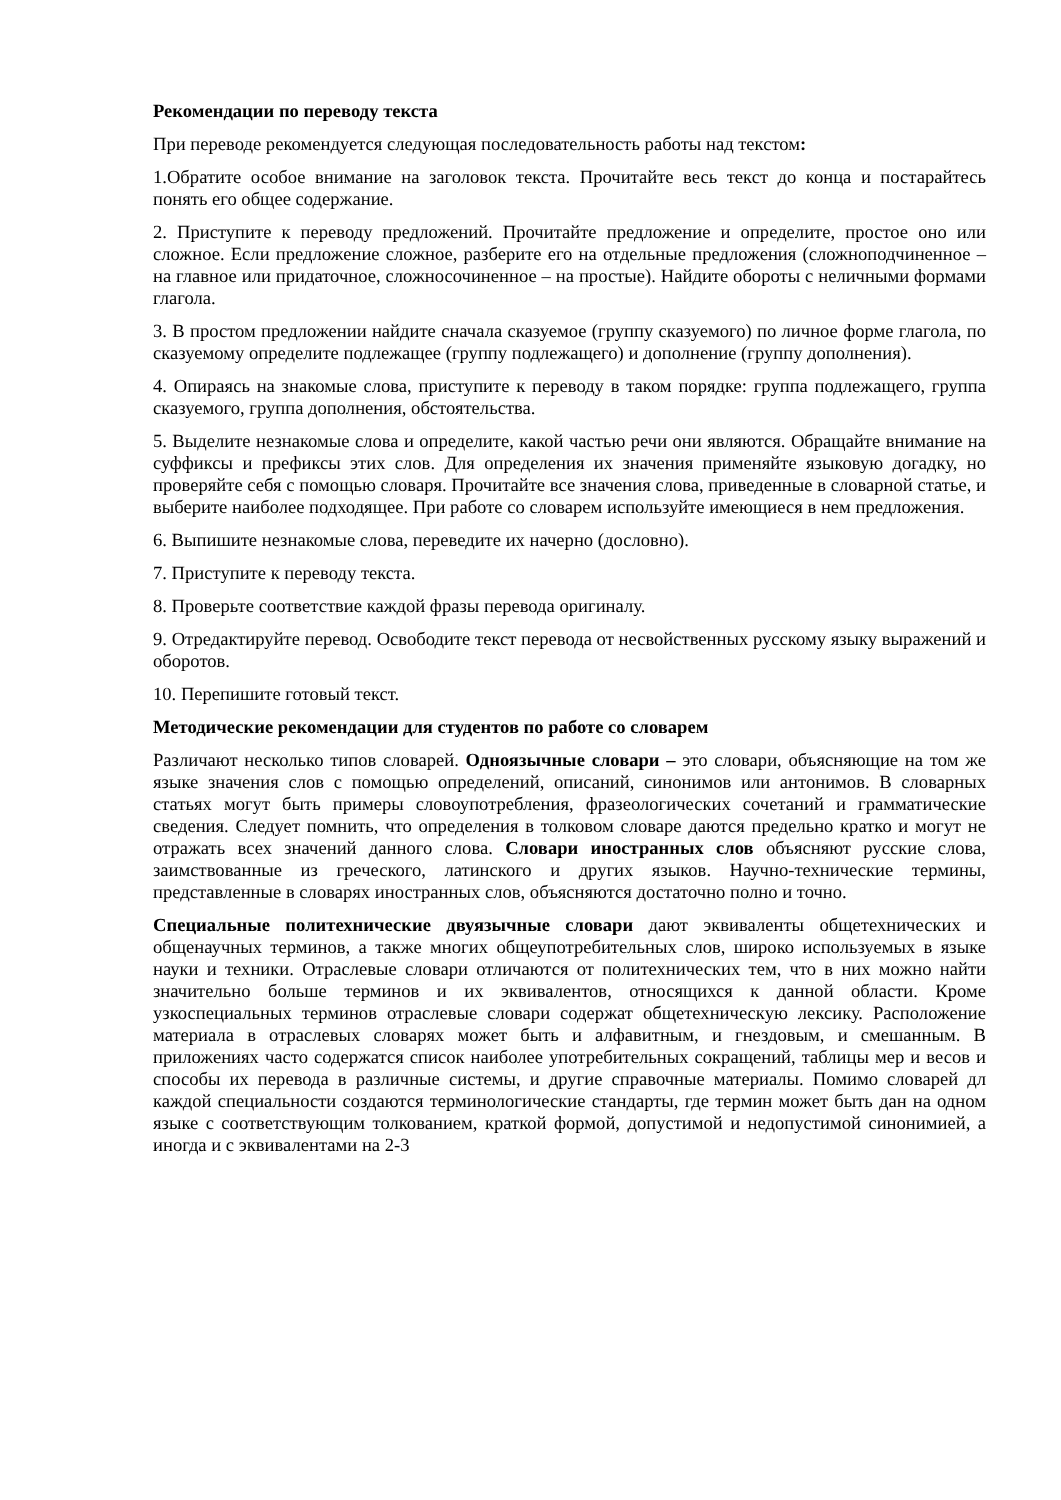Рекомендации по переводу текста
При переводе рекомендуется следующая последовательность работы над текстом:
1.Обратите особое внимание на заголовок текста. Прочитайте весь текст до конца и постарайтесь понять его общее содержание.
2. Приступите к переводу предложений. Прочитайте предложение и определите, простое оно или сложное. Если предложение сложное, разберите его на отдельные предложения (сложноподчиненное – на главное или придаточное, сложносочиненное – на простые). Найдите обороты с неличными формами глагола.
3. В простом предложении найдите сначала сказуемое (группу сказуемого) по личное форме глагола, по сказуемому определите подлежащее (группу подлежащего) и дополнение (группу дополнения).
4. Опираясь на знакомые слова, приступите к переводу в таком порядке: группа подлежащего, группа сказуемого, группа дополнения, обстоятельства.
5. Выделите незнакомые слова и определите, какой частью речи они являются. Обращайте внимание на суффиксы и префиксы этих слов. Для определения их значения применяйте языковую догадку, но проверяйте себя с помощью словаря. Прочитайте все значения слова, приведенные в словарной статье, и выберите наиболее подходящее. При работе со словарем используйте имеющиеся в нем предложения.
6. Выпишите незнакомые слова, переведите их начерно (дословно).
7. Приступите к переводу текста.
8. Проверьте соответствие каждой фразы перевода оригиналу.
9. Отредактируйте перевод. Освободите текст перевода от несвойственных русскому языку выражений и оборотов.
10. Перепишите готовый текст.
Методические рекомендации для студентов по работе со словарем
Различают несколько типов словарей. Одноязычные словари – это словари, объясняющие на том же языке значения слов с помощью определений, описаний, синонимов или антонимов. В словарных статьях могут быть примеры словоупотребления, фразеологических сочетаний и грамматические сведения. Следует помнить, что определения в толковом словаре даются предельно кратко и могут не отражать всех значений данного слова. Словари иностранных слов объясняют русские слова, заимствованные из греческого, латинского и других языков. Научно-технические термины, представленные в словарях иностранных слов, объясняются достаточно полно и точно.
Специальные политехнические двуязычные словари дают эквиваленты общетехнических и общенаучных терминов, а также многих общеупотребительных слов, широко используемых в языке науки и техники. Отраслевые словари отличаются от политехнических тем, что в них можно найти значительно больше терминов и их эквивалентов, относящихся к данной области. Кроме узкоспециальных терминов отраслевые словари содержат общетехническую лексику. Расположение материала в отраслевых словарях может быть и алфавитным, и гнездовым, и смешанным. В приложениях часто содержатся список наиболее употребительных сокращений, таблицы мер и весов и способы их перевода в различные системы, и другие справочные материалы. Помимо словарей дл каждой специальности создаются терминологические стандарты, где термин может быть дан на одном языке с соответствующим толкованием, краткой формой, допустимой и недопустимой синонимией, а иногда и с эквивалентами на 2-3